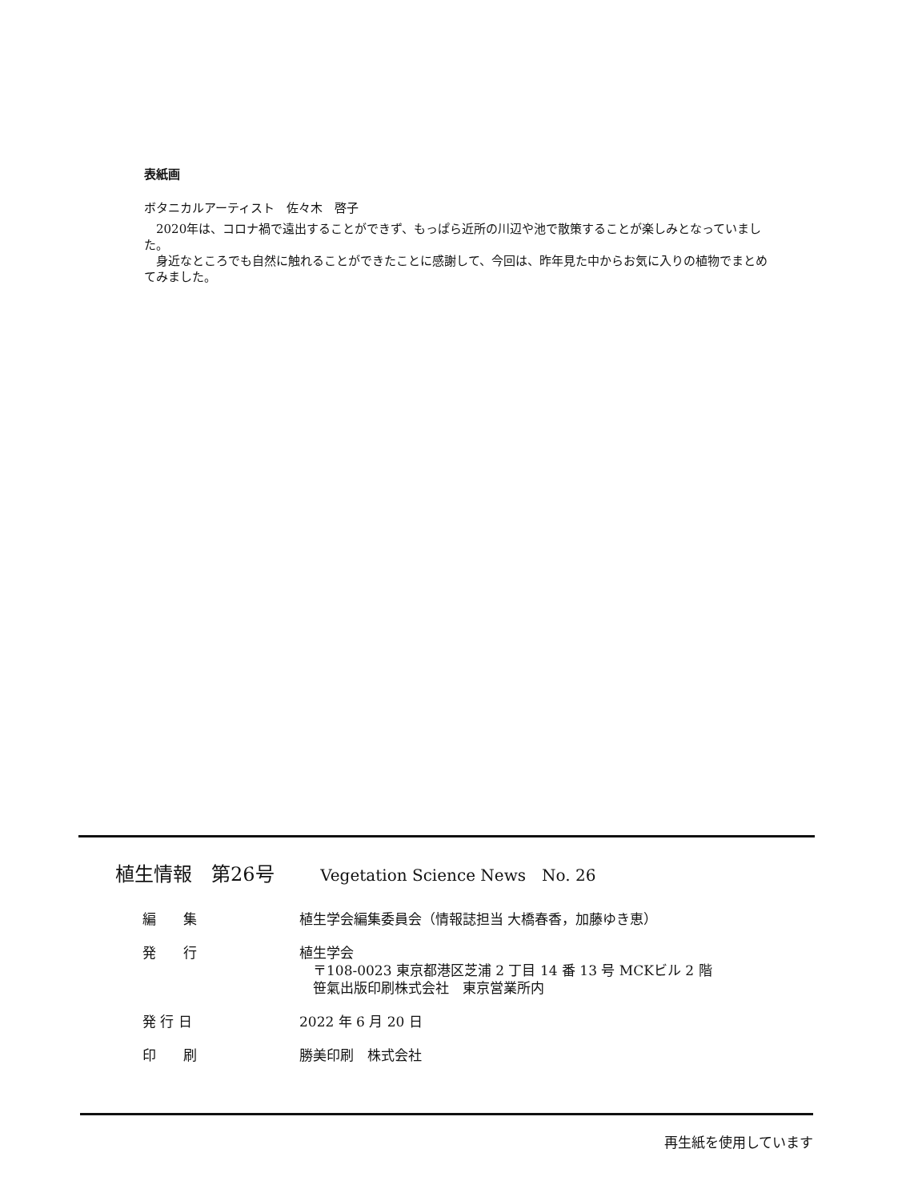表紙画
ボタニカルアーティスト　佐々木　啓子
　2020年は、コロナ禍で遠出することができず、もっぱら近所の川辺や池で散策することが楽しみとなっていました。
　身近なところでも自然に触れることができたことに感謝して、今回は、昨年見た中からお気に入りの植物でまとめてみました。
植生情報　第26号 Vegetation Science News　No. 26
| 編 集 | 植生学会編集委員会（情報誌担当 大橋春香，加藤ゆき恵） |
| 発 行 | 植生学会 〒108-0023 東京都港区芝浦 2 丁目 14 番 13 号 MCKビル 2 階 笹氣出版印刷株式会社 東京営業所内 |
| 発 行 日 | 2022 年 6 月 20 日 |
| 印 刷 | 勝美印刷 株式会社 |
再生紙を使用しています